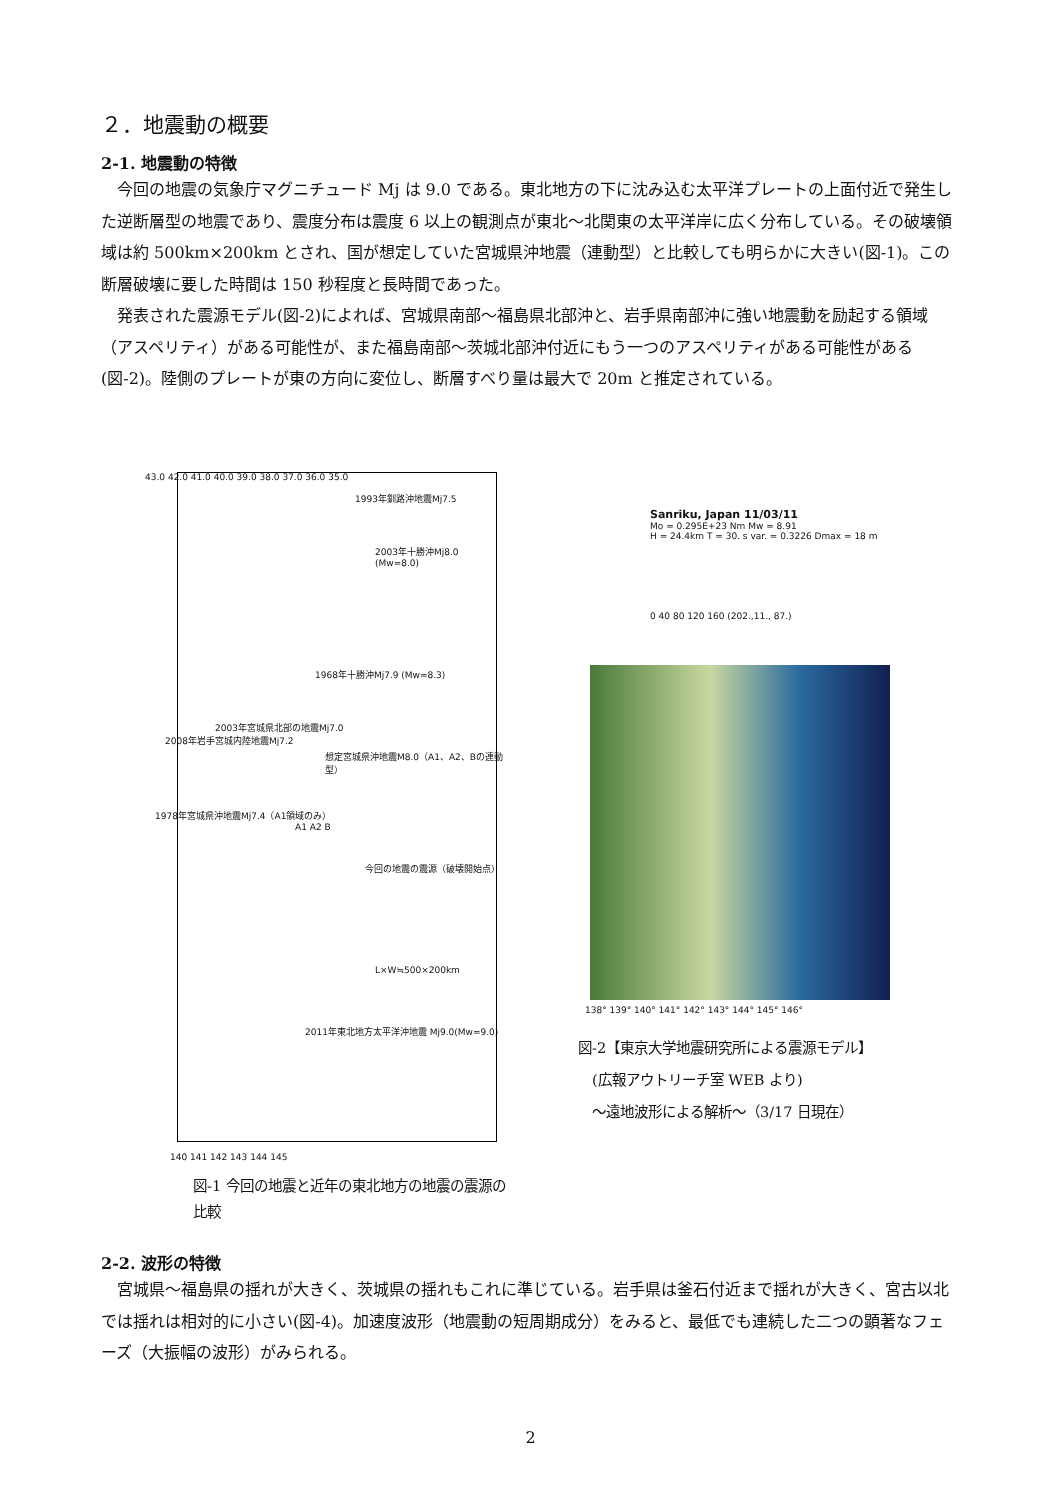２．地震動の概要
2-1. 地震動の特徴
今回の地震の気象庁マグニチュード Mj は 9.0 である。東北地方の下に沈み込む太平洋プレートの上面付近で発生した逆断層型の地震であり、震度分布は震度 6 以上の観測点が東北～北関東の太平洋岸に広く分布している。その破壊領域は約 500km×200km とされ、国が想定していた宮城県沖地震（連動型）と比較しても明らかに大きい(図-1)。この断層破壊に要した時間は 150 秒程度と長時間であった。
発表された震源モデル(図-2)によれば、宮城県南部～福島県北部沖と、岩手県南部沖に強い地震動を励起する領域（アスペリティ）がある可能性が、また福島南部～茨城北部沖付近にもう一つのアスペリティがある可能性がある(図-2)。陸側のプレートが東の方向に変位し、断層すべり量は最大で 20m と推定されている。
43.0 42.0 41.0 40.0 39.0 38.0 37.0 36.0 35.0
1993年釧路沖地震Mj7.5
2003年十勝沖Mj8.0 (Mw=8.0)
1968年十勝沖Mj7.9 (Mw=8.3)
2003年宮城県北部の地震Mj7.0
2008年岩手宮城内陸地震Mj7.2
想定宮城県沖地震M8.0（A1、A2、Bの連動型）
1978年宮城県沖地震Mj7.4（A1領域のみ）
A1 A2 B
今回の地震の震源（破壊開始点）
L×W≒500×200km
2011年東北地方太平洋沖地震 Mj9.0(Mw=9.0)
140 141 142 143 144 145
図-1 今回の地震と近年の東北地方の地震の震源の比較
Sanriku, Japan 11/03/11
Mo = 0.295E+23 Nm Mw = 8.91
H = 24.4km T = 30. s var. = 0.3226 Dmax = 18 m
0 40 80 120 160 (202.,11., 87.)
138° 139° 140° 141° 142° 143° 144° 145° 146°
図-2【東京大学地震研究所による震源モデル】
　(広報アウトリーチ室 WEB より)
　～遠地波形による解析～（3/17 日現在）
2-2. 波形の特徴
宮城県～福島県の揺れが大きく、茨城県の揺れもこれに準じている。岩手県は釜石付近まで揺れが大きく、宮古以北では揺れは相対的に小さい(図-4)。加速度波形（地震動の短周期成分）をみると、最低でも連続した二つの顕著なフェーズ（大振幅の波形）がみられる。
2